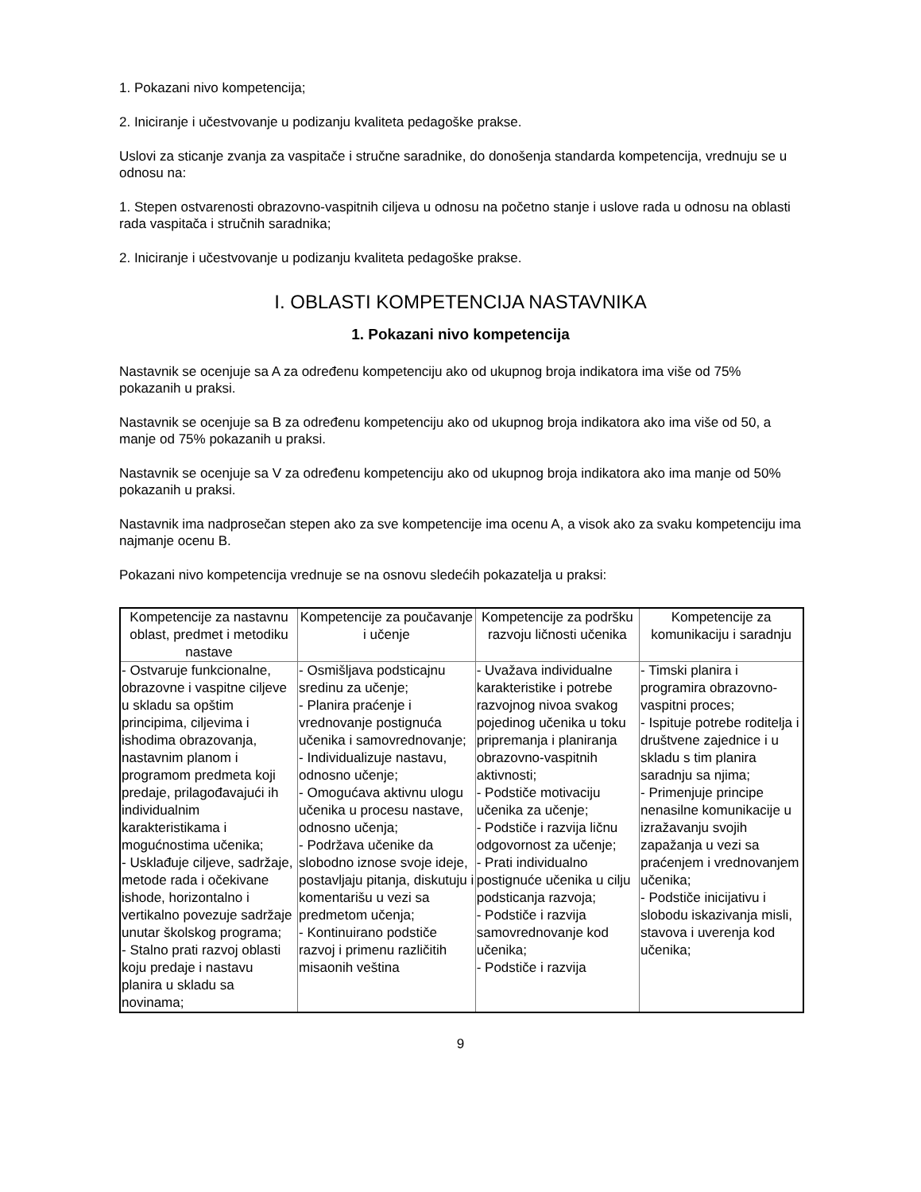1. Pokazani nivo kompetencija;
2. Iniciranje i učestvovanje u podizanju kvaliteta pedagoške prakse.
Uslovi za sticanje zvanja za vaspitače i stručne saradnike, do donošenja standarda kompetencija, vrednuju se u odnosu na:
1. Stepen ostvarenosti obrazovno-vaspitnih ciljeva u odnosu na početno stanje i uslove rada u odnosu na oblasti rada vaspitača i stručnih saradnika;
2. Iniciranje i učestvovanje u podizanju kvaliteta pedagoške prakse.
I. OBLASTI KOMPETENCIJA NASTAVNIKA
1. Pokazani nivo kompetencija
Nastavnik se ocenjuje sa A za određenu kompetenciju ako od ukupnog broja indikatora ima više od 75% pokazanih u praksi.
Nastavnik se ocenjuje sa B za određenu kompetenciju ako od ukupnog broja indikatora ako ima više od 50, a manje od 75% pokazanih u praksi.
Nastavnik se ocenjuje sa V za određenu kompetenciju ako od ukupnog broja indikatora ako ima manje od 50% pokazanih u praksi.
Nastavnik ima nadprosečan stepen ako za sve kompetencije ima ocenu A, a visok ako za svaku kompetenciju ima najmanje ocenu B.
Pokazani nivo kompetencija vrednuje se na osnovu sledećih pokazatelja u praksi:
| Kompetencije za nastavnu oblast, predmet i metodiku nastave | Kompetencije za poučavanje i učenje | Kompetencije za podršku razvoju ličnosti učenika | Kompetencije za komunikaciju i saradnju |
| --- | --- | --- | --- |
| - Ostvaruje funkcionalne, obrazovne i vaspitne ciljeve u skladu sa opštim principima, ciljevima i ishodima obrazovanja, nastavnim planom i programom predmeta koji predaje, prilagođavajući ih individualnim karakteristikama i mogućnostima učenika; - Usklađuje ciljeve, sadržaje, metode rada i očekivane ishode, horizontalno i vertikalno povezuje sadržaje unutar školskog programa; - Stalno prati razvoj oblasti koju predaje i nastavu planira u skladu sa novinama; | - Osmišljava podsticajnu sredinu za učenje; - Planira praćenje i vrednovanje postignuća učenika i samovrednovanje; - Individualizuje nastavu, odnosno učenje; - Omogućava aktivnu ulogu učenika u procesu nastave, odnosno učenja; - Podržava učenike da slobodno iznose svoje ideje, postavljaju pitanja, diskutuju i komentarišu u vezi sa predmetom učenja; - Kontinuirano podstiče razvoj i primenu različitih misaonih veština | - Uvažava individualne karakteristike i potrebe razvojnog nivoa svakog pojedinog učenika u toku pripremanja i planiranja obrazovno-vaspitnih aktivnosti; - Podstiče motivaciju učenika za učenje; - Podstiče i razvija ličnu odgovornost za učenje; - Prati individualno postignuće učenika u cilju podsticanja razvoja; - Podstiče i razvija samovrednovanje kod učenika; - Podstiče i razvija | - Timski planira i programira obrazovno-vaspitni proces; - Ispituje potrebe roditelja i društvene zajednice i u skladu s tim planira saradnju sa njima; - Primenjuje principe nenasilne komunikacije u izražavanju svojih zapažanja u vezi sa praćenjem i vrednovanjem učenika; - Podstiče inicijativu i slobodu iskazivanja misli, stavova i uverenja kod učenika; |
9